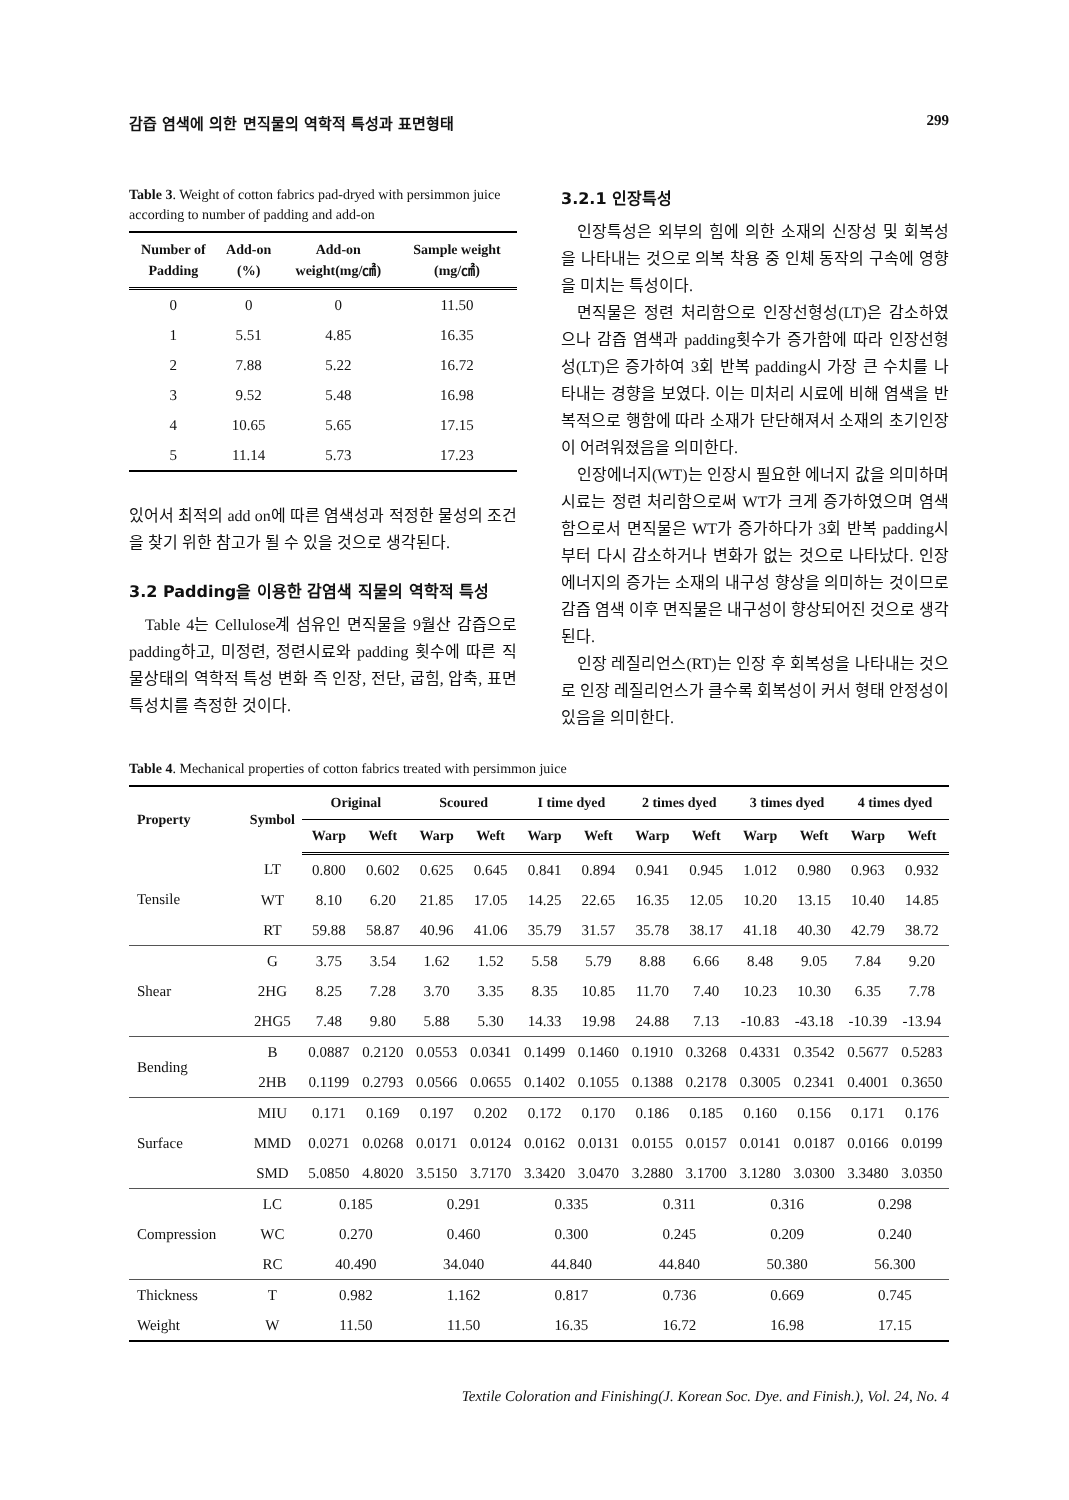감즙 염색에 의한 면직물의 역학적 특성과 표면형태 299
Table 3. Weight of cotton fabrics pad-dryed with persimmon juice according to number of padding and add-on
| Number of Padding | Add-on (%) | Add-on weight(mg/㎠) | Sample weight (mg/㎠) |
| --- | --- | --- | --- |
| 0 | 0 | 0 | 11.50 |
| 1 | 5.51 | 4.85 | 16.35 |
| 2 | 7.88 | 5.22 | 16.72 |
| 3 | 9.52 | 5.48 | 16.98 |
| 4 | 10.65 | 5.65 | 17.15 |
| 5 | 11.14 | 5.73 | 17.23 |
있어서 최적의 add on에 따른 염색성과 적정한 물성의 조건을 찾기 위한 참고가 될 수 있을 것으로 생각된다.
3.2 Padding을 이용한 감염색 직물의 역학적 특성
Table 4는 Cellulose계 섬유인 면직물을 9월산 감즙으로 padding하고, 미정련, 정련시료와 padding 횟수에 따른 직물상태의 역학적 특성 변화 즉 인장, 전단, 굽힘, 압축, 표면 특성치를 측정한 것이다.
3.2.1 인장특성
인장특성은 외부의 힘에 의한 소재의 신장성 및 회복성을 나타내는 것으로 의복 착용 중 인체 동작의 구속에 영향을 미치는 특성이다.
면직물은 정련 처리함으로 인장선형성(LT)은 감소하였으나 감즙 염색과 padding횟수가 증가함에 따라 인장선형성(LT)은 증가하여 3회 반복 padding시 가장 큰 수치를 나타내는 경향을 보였다. 이는 미처리 시료에 비해 염색을 반복적으로 행함에 따라 소재가 단단해져서 소재의 초기인장이 어려워졌음을 의미한다.
인장에너지(WT)는 인장시 필요한 에너지 값을 의미하며 시료는 정련 처리함으로써 WT가 크게 증가하였으며 염색함으로서 면직물은 WT가 증가하다가 3회 반복 padding시부터 다시 감소하거나 변화가 없는 것으로 나타났다. 인장에너지의 증가는 소재의 내구성 향상을 의미하는 것이므로 감즙 염색 이후 면직물은 내구성이 향상되어진 것으로 생각된다.
인장 레질리언스(RT)는 인장 후 회복성을 나타내는 것으로 인장 레질리언스가 클수록 회복성이 커서 형태 안정성이 있음을 의미한다.
Table 4. Mechanical properties of cotton fabrics treated with persimmon juice
| Property | Symbol | Original | | Scoured | | I time dyed | | 2 times dyed | | 3 times dyed | | 4 times dyed | |
| --- | --- | --- | --- | --- | --- | --- | --- | --- | --- | --- | --- | --- | --- |
| | | Warp | Weft | Warp | Weft | Warp | Weft | Warp | Weft | Warp | Weft | Warp | Weft |
| Tensile | LT | 0.800 | 0.602 | 0.625 | 0.645 | 0.841 | 0.894 | 0.941 | 0.945 | 1.012 | 0.980 | 0.963 | 0.932 |
| | WT | 8.10 | 6.20 | 21.85 | 17.05 | 14.25 | 22.65 | 16.35 | 12.05 | 10.20 | 13.15 | 10.40 | 14.85 |
| | RT | 59.88 | 58.87 | 40.96 | 41.06 | 35.79 | 31.57 | 35.78 | 38.17 | 41.18 | 40.30 | 42.79 | 38.72 |
| Shear | G | 3.75 | 3.54 | 1.62 | 1.52 | 5.58 | 5.79 | 8.88 | 6.66 | 8.48 | 9.05 | 7.84 | 9.20 |
| | 2HG | 8.25 | 7.28 | 3.70 | 3.35 | 8.35 | 10.85 | 11.70 | 7.40 | 10.23 | 10.30 | 6.35 | 7.78 |
| | 2HG5 | 7.48 | 9.80 | 5.88 | 5.30 | 14.33 | 19.98 | 24.88 | 7.13 | -10.83 | -43.18 | -10.39 | -13.94 |
| Bending | B | 0.0887 | 0.2120 | 0.0553 | 0.0341 | 0.1499 | 0.1460 | 0.1910 | 0.3268 | 0.4331 | 0.3542 | 0.5677 | 0.5283 |
| | 2HB | 0.1199 | 0.2793 | 0.0566 | 0.0655 | 0.1402 | 0.1055 | 0.1388 | 0.2178 | 0.3005 | 0.2341 | 0.4001 | 0.3650 |
| Surface | MIU | 0.171 | 0.169 | 0.197 | 0.202 | 0.172 | 0.170 | 0.186 | 0.185 | 0.160 | 0.156 | 0.171 | 0.176 |
| | MMD | 0.0271 | 0.0268 | 0.0171 | 0.0124 | 0.0162 | 0.0131 | 0.0155 | 0.0157 | 0.0141 | 0.0187 | 0.0166 | 0.0199 |
| | SMD | 5.0850 | 4.8020 | 3.5150 | 3.7170 | 3.3420 | 3.0470 | 3.2880 | 3.1700 | 3.1280 | 3.0300 | 3.3480 | 3.0350 |
| Compression | LC | 0.185 | | 0.291 | | 0.335 | | 0.311 | | 0.316 | | 0.298 | |
| | WC | 0.270 | | 0.460 | | 0.300 | | 0.245 | | 0.209 | | 0.240 | |
| | RC | 40.490 | | 34.040 | | 44.840 | | 44.840 | | 50.380 | | 56.300 | |
| Thickness | T | 0.982 | | 1.162 | | 0.817 | | 0.736 | | 0.669 | | 0.745 | |
| Weight | W | 11.50 | | 11.50 | | 16.35 | | 16.72 | | 16.98 | | 17.15 | |
Textile Coloration and Finishing(J. Korean Soc. Dye. and Finish.), Vol. 24, No. 4